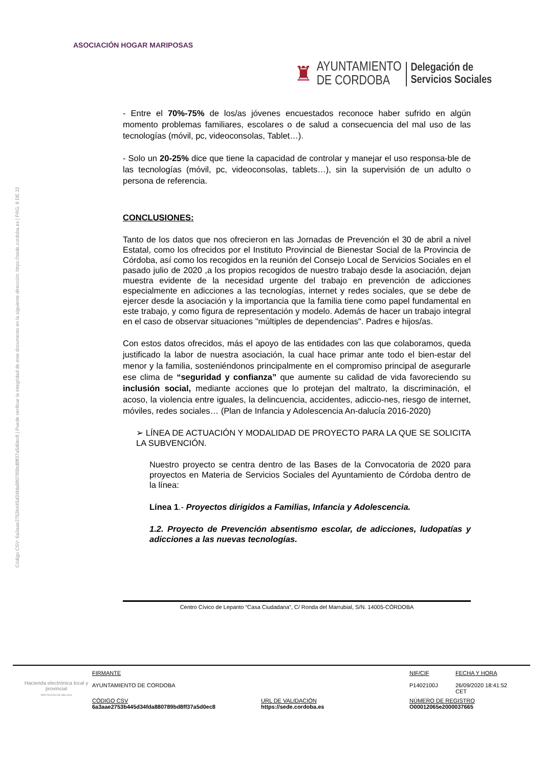Código CSV: 6a3aae2753b445d34fda880789bd8ff37a5d0ec8 | Puede verificar la integridad de este documento en la siguiente dirección: https://sede.cordoba.es | PÁG. 8 DE 32
ASOCIACIÓN HOGAR MARIPOSAS
♜ AYUNTAMIENTO
DE CORDOBA Delegación de
Servicios Sociales
- Entre el 70%-75% de los/as jóvenes encuestados reconoce haber sufrido en algún momento problemas familiares, escolares o de salud a consecuencia del mal uso de las tecnologías (móvil, pc, videoconsolas, Tablet…).
- Solo un 20-25% dice que tiene la capacidad de controlar y manejar el uso responsa-ble de las tecnologías (móvil, pc, videoconsolas, tablets…), sin la supervisión de un adulto o persona de referencia.
CONCLUSIONES:
Tanto de los datos que nos ofrecieron en las Jornadas de Prevención el 30 de abril a nivel Estatal, como los ofrecidos por el Instituto Provincial de Bienestar Social de la Provincia de Córdoba, así como los recogidos en la reunión del Consejo Local de Servicios Sociales en el pasado julio de 2020 ,a los propios recogidos de nuestro trabajo desde la asociación, dejan muestra evidente de la necesidad urgente del trabajo en prevención de adicciones especialmente en adicciones a las tecnologías, internet y redes sociales, que se debe de ejercer desde la asociación y la importancia que la familia tiene como papel fundamental en este trabajo, y como figura de representación y modelo. Además de hacer un trabajo integral en el caso de observar situaciones "múltiples de dependencias". Padres e hijos/as.
Con estos datos ofrecidos, más el apoyo de las entidades con las que colaboramos, queda justificado la labor de nuestra asociación, la cual hace primar ante todo el bien-estar del menor y la familia, sosteniéndonos principalmente en el compromiso principal de asegurarle ese clima de “seguridad y confianza” que aumente su calidad de vida favoreciendo su inclusión social, mediante acciones que lo protejan del maltrato, la discriminación, el acoso, la violencia entre iguales, la delincuencia, accidentes, adiccio-nes, riesgo de internet, móviles, redes sociales… (Plan de Infancia y Adolescencia An-dalucía 2016-2020)
➢ LÍNEA DE ACTUACIÓN Y MODALIDAD DE PROYECTO PARA LA QUE SE SOLICITA LA SUBVENCIÓN.
Nuestro proyecto se centra dentro de las Bases de la Convocatoria de 2020 para proyectos en Materia de Servicios Sociales del Ayuntamiento de Córdoba dentro de la línea:
Línea 1.- Proyectos dirigidos a Familias, Infancia y Adolescencia.
1.2. Proyecto de Prevención absentismo escolar, de adicciones, ludopatías y adicciones a las nuevas tecnologías.
Centro Cívico de Lepanto “Casa Ciudadana”, C/ Ronda del Marrubial, S/N. 14005-CÓRDOBA
Hacienda electrónica local y provincial
DIPUTACIÓN DE MÁLAGA
FIRMANTE
AYUNTAMIENTO DE CORDOBA
NIF/CIF
P1402100J
FECHA Y HORA
26/09/2020 18:41:52 CET
CÓDIGO CSV
6a3aae2753b445d34fda880789bd8ff37a5d0ec8
URL DE VALIDACIÓN
https://sede.cordoba.es
NÚMERO DE REGISTRO
O00012065e2000037665